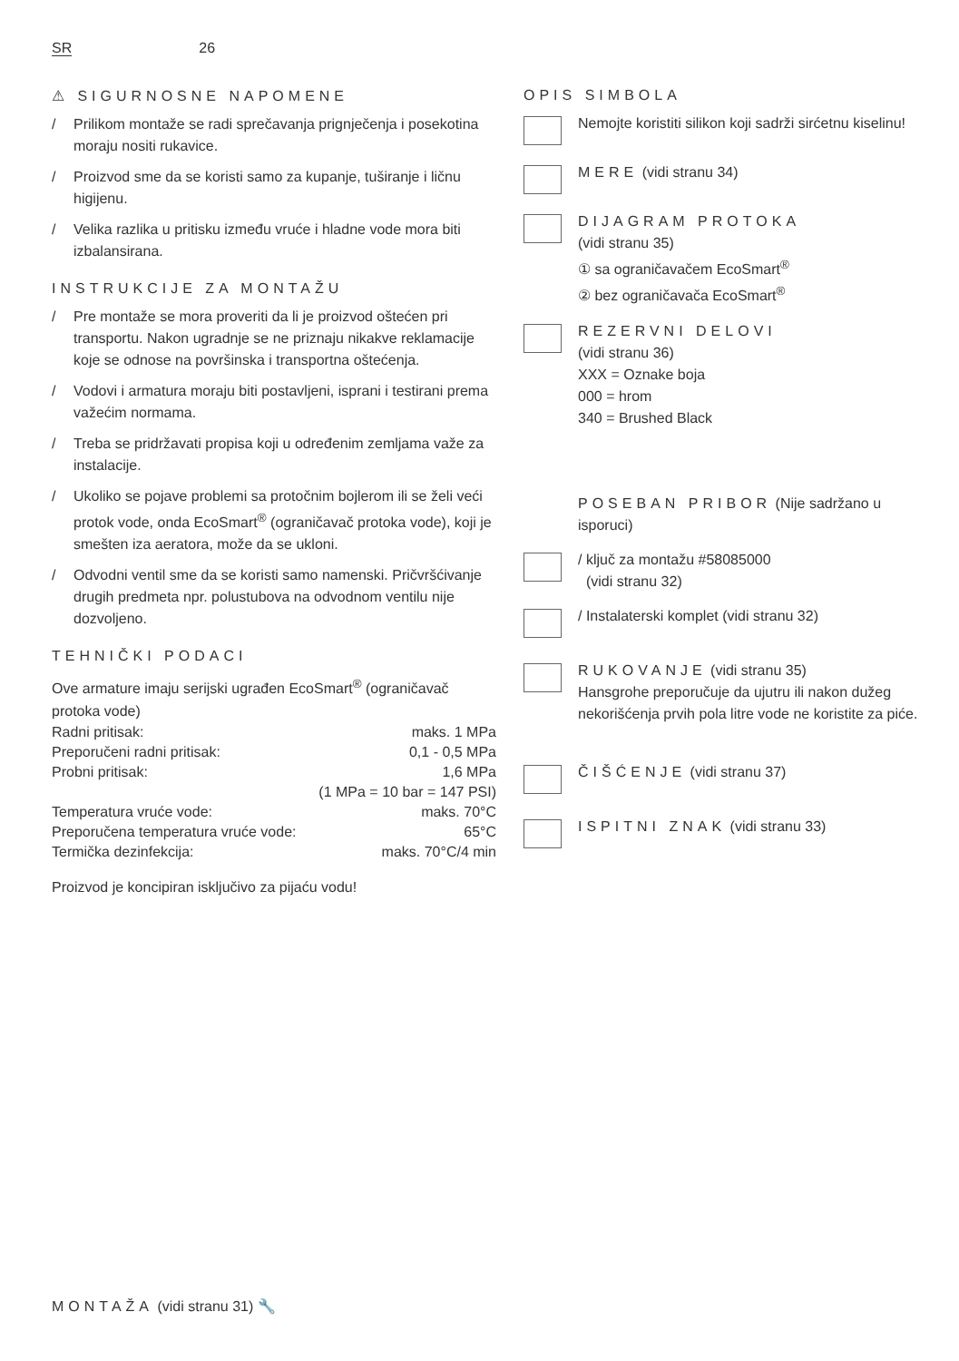SR 26
⚠ SIGURNOSNE NAPOMENE
/ Prilikom montaže se radi sprečavanja prignječenja i posekotina moraju nositi rukavice.
/ Proizvod sme da se koristi samo za kupanje, tuširanje i ličnu higijenu.
/ Velika razlika u pritisku između vruće i hladne vode mora biti izbalansirana.
INSTRUKCIJE ZA MONTAŽU
/ Pre montaže se mora proveriti da li je proizvod oštećen pri transportu. Nakon ugradnje se ne priznaju nikakve reklamacije koje se odnose na površinska i transportna oštećenja.
/ Vodovi i armatura moraju biti postavljeni, isprani i testirani prema važećim normama.
/ Treba se pridržavati propisa koji u određenim zemljama važe za instalacije.
/ Ukoliko se pojave problemi sa protočnim bojlerom ili se želi veći protok vode, onda EcoSmart<sup>®</sup> (ograničavač protoka vode), koji je smešten iza aeratora, može da se ukloni.
/ Odvodni ventil sme da se koristi samo namenski. Pričvršćivanje drugih predmeta npr. polustubova na odvodnom ventilu nije dozvoljeno.
TEHNIČKI PODACI
Ove armature imaju serijski ugrađen EcoSmart<sup>®</sup> (ograničavač protoka vode)
| Radni pritisak: | maks. 1 MPa |
| Preporučeni radni pritisak: | 0,1 - 0,5 MPa |
| Probni pritisak: | 1,6 MPa |
| | (1 MPa = 10 bar = 147 PSI) |
| Temperatura vruće vode: | maks. 70°C |
| Preporučena temperatura vruće vode: | 65°C |
| Termička dezinfekcija: | maks. 70°C/4 min |
Proizvod je koncipiran isključivo za pijaću vodu!
OPIS SIMBOLA
Nemojte koristiti silikon koji sadrži sirćetnu kiselinu!
MERE (vidi stranu 34)
DIJAGRAM PROTOKA
(vidi stranu 35)
① sa ograničavačem EcoSmart<sup>®</sup>
② bez ograničavača EcoSmart<sup>®</sup>
REZERVNI DELOVI
(vidi stranu 36)
XXX = Oznake boja
000 = hrom
340 = Brushed Black
POSEBAN PRIBOR (Nije sadržano u isporuci)
/ ključ za montažu #58085000
(vidi stranu 32)
/ Instalaterski komplet (vidi stranu 32)
RUKOVANJE (vidi stranu 35)
Hansgrohe preporučuje da ujutru ili nakon dužeg nekorišćenja prvih pola litre vode ne koristite za piće.
ČIŠĆENJE (vidi stranu 37)
ISPITNI ZNAK (vidi stranu 33)
MONTAŽA (vidi stranu 31) 🔧